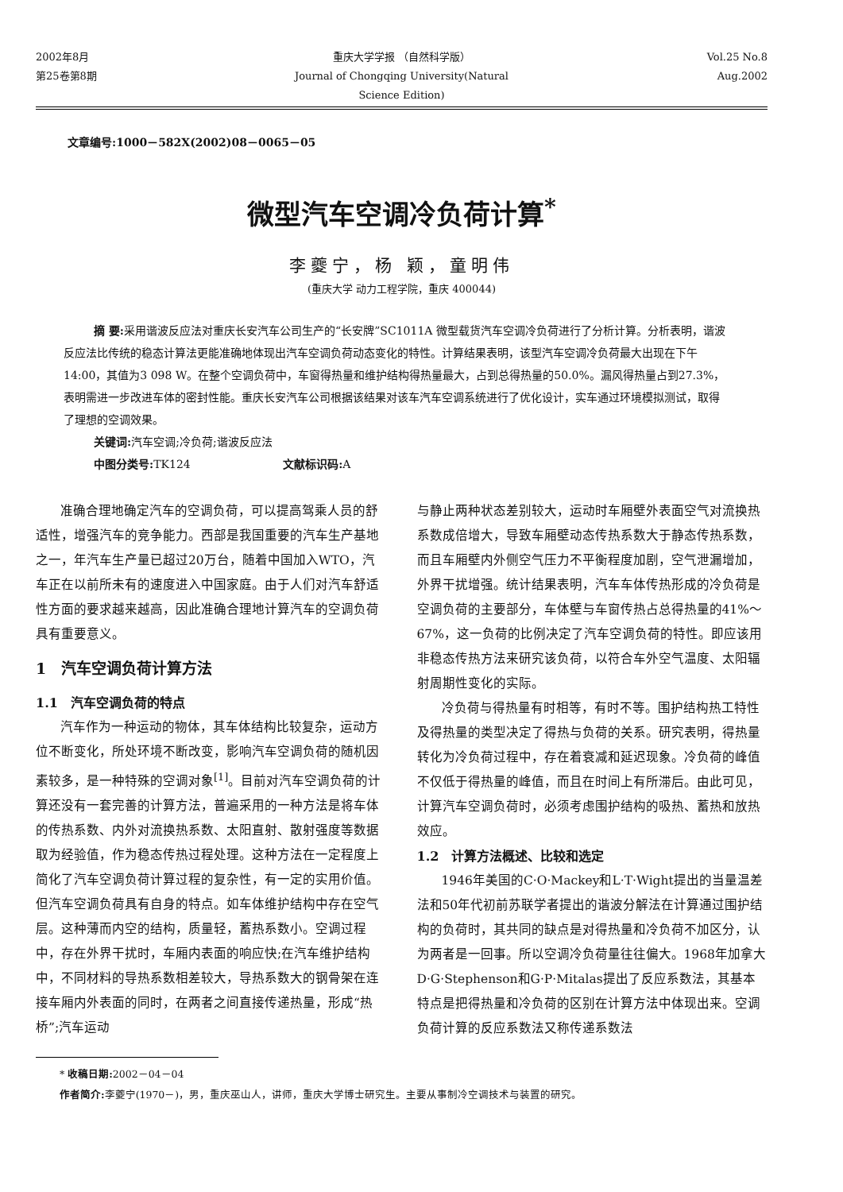2002年8月 重庆大学学报 （自然科学版） Vol.25 No.8
第25卷第8期 Journal of Chongqing University(Natural Science Edition)
Aug.2002
文章编号:1000－582X(2002)08－0065－05
微型汽车空调冷负荷计算<sup>*</sup>
李夔宁，杨 颖，童明伟
(重庆大学 动力工程学院，重庆 400044)
摘 要: 采用谐波反应法对重庆长安汽车公司生产的“长安牌”SC1011A 微型载货汽车空调冷负荷进行了分析计算。分析表明，谐波反应法比传统的稳态计算法更能准确地体现出汽车空调负荷动态变化的特性。计算结果表明，该型汽车空调冷负荷最大出现在下午14:00，其值为3 098 W。在整个空调负荷中，车窗得热量和维护结构得热量最大，占到总得热量的50.0%。漏风得热量占到27.3%，表明需进一步改进车体的密封性能。重庆长安汽车公司根据该结果对该车汽车空调系统进行了优化设计，实车通过环境模拟测试，取得了理想的空调效果。
关键词: 汽车空调;冷负荷;谐波反应法
中图分类号: TK124 　　　　　　　　文献标识码: A
准确合理地确定汽车的空调负荷，可以提高驾乘人员的舒适性，增强汽车的竞争能力。西部是我国重要的汽车生产基地之一，年汽车生产量已超过20万台，随着中国加入WTO，汽车正在以前所未有的速度进入中国家庭。由于人们对汽车舒适性方面的要求越来越高，因此准确合理地计算汽车的空调负荷具有重要意义。
1　汽车空调负荷计算方法
1.1　汽车空调负荷的特点
汽车作为一种运动的物体，其车体结构比较复杂，运动方位不断变化，所处环境不断改变，影响汽车空调负荷的随机因素较多，是一种特殊的空调对象<sup>[1]</sup>。目前对汽车空调负荷的计算还没有一套完善的计算方法，普遍采用的一种方法是将车体的传热系数、内外对流换热系数、太阳直射、散射强度等数据取为经验值，作为稳态传热过程处理。这种方法在一定程度上简化了汽车空调负荷计算过程的复杂性，有一定的实用价值。但汽车空调负荷具有自身的特点。如车体维护结构中存在空气层。这种薄而内空的结构，质量轻，蓄热系数小。空调过程中，存在外界干扰时，车厢内表面的响应快;在汽车维护结构中，不同材料的导热系数相差较大，导热系数大的钢骨架在连接车厢内外表面的同时，在两者之间直接传递热量，形成“热桥”;汽车运动
与静止两种状态差别较大，运动时车厢壁外表面空气对流换热系数成倍增大，导致车厢壁动态传热系数大于静态传热系数，而且车厢壁内外侧空气压力不平衡程度加剧，空气泄漏增加，外界干扰增强。统计结果表明，汽车车体传热形成的冷负荷是空调负荷的主要部分，车体壁与车窗传热占总得热量的41%～67%，这一负荷的比例决定了汽车空调负荷的特性。即应该用非稳态传热方法来研究该负荷，以符合车外空气温度、太阳辐射周期性变化的实际。
冷负荷与得热量有时相等，有时不等。围护结构热工特性及得热量的类型决定了得热与负荷的关系。研究表明，得热量转化为冷负荷过程中，存在着衰减和延迟现象。冷负荷的峰值不仅低于得热量的峰值，而且在时间上有所滞后。由此可见，计算汽车空调负荷时，必须考虑围护结构的吸热、蓄热和放热效应。
1.2　计算方法概述、比较和选定
1946年美国的C·O·Mackey和L·T·Wight提出的当量温差法和50年代初前苏联学者提出的谐波分解法在计算通过围护结构的负荷时，其共同的缺点是对得热量和冷负荷不加区分，认为两者是一回事。所以空调冷负荷量往往偏大。1968年加拿大D·G·Stephenson和G·P·Mitalas提出了反应系数法，其基本特点是把得热量和冷负荷的区别在计算方法中体现出来。空调负荷计算的反应系数法又称传递系数法
* 收稿日期: 2002－04－04
作者简介: 李夔宁(1970－)，男，重庆巫山人，讲师，重庆大学博士研究生。主要从事制冷空调技术与装置的研究。